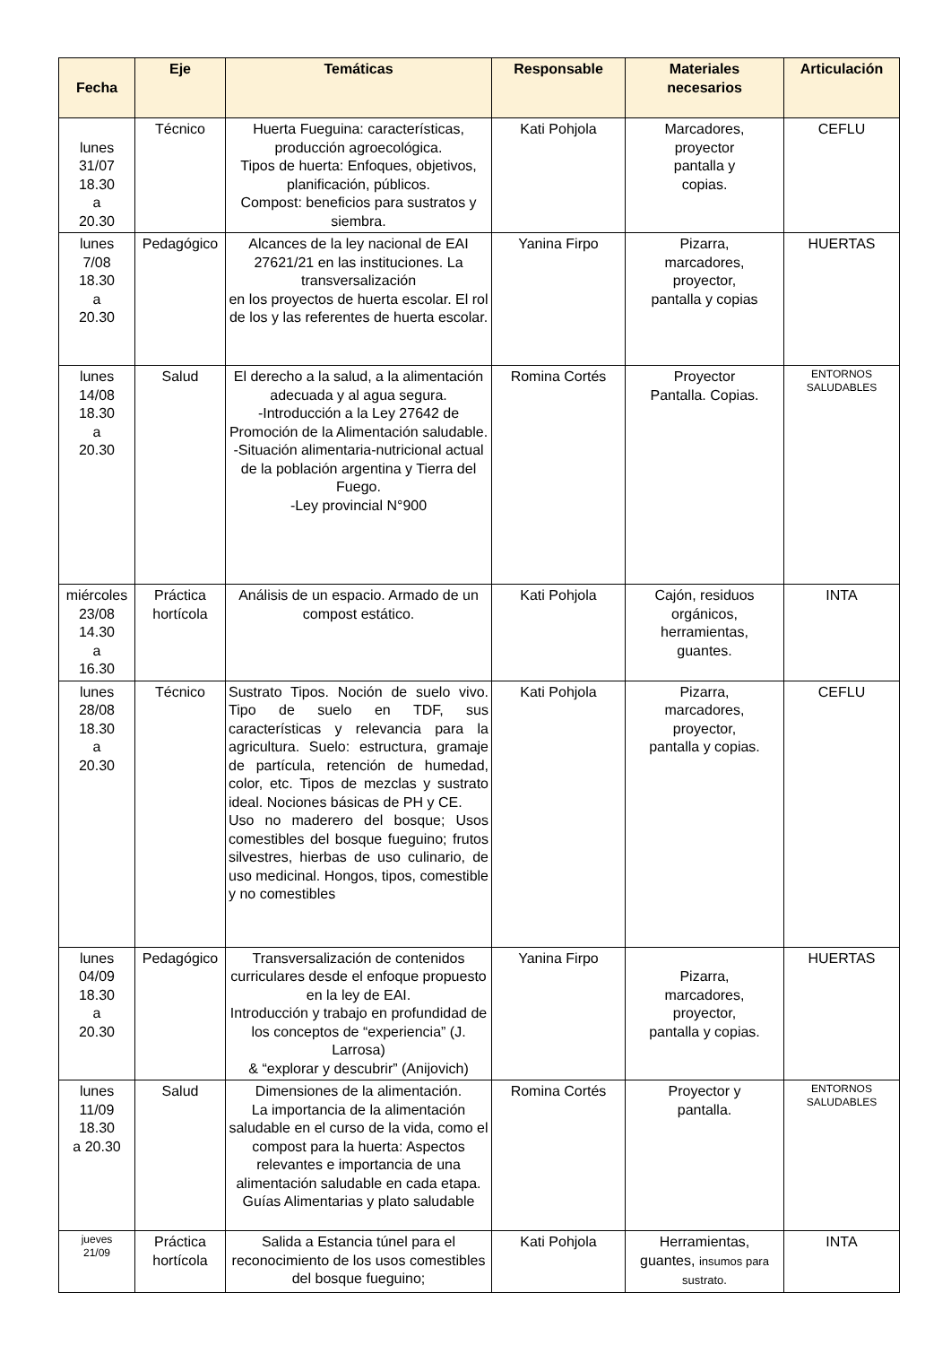| Fecha | Eje | Temáticas | Responsable | Materiales necesarios | Articulación |
| --- | --- | --- | --- | --- | --- |
| lunes 31/07 18.30 a 20.30 | Técnico | Huerta Fueguina: características, producción agroecológica. Tipos de huerta: Enfoques, objetivos, planificación, públicos. Compost: beneficios para sustratos y siembra. | Kati Pohjola | Marcadores, proyector pantalla y copias. | CEFLU |
| lunes 7/08 18.30 a 20.30 | Pedagógico | Alcances de la ley nacional de EAI 27621/21 en las instituciones. La transversalización en los proyectos de huerta escolar. El rol de los y las referentes de huerta escolar. | Yanina Firpo | Pizarra, marcadores, proyector, pantalla y copias | HUERTAS |
| lunes 14/08 18.30 a 20.30 | Salud | El derecho a la salud, a la alimentación adecuada y al agua segura. -Introducción a la Ley 27642 de Promoción de la Alimentación saludable. -Situación alimentaria-nutricional actual de la población argentina y Tierra del Fuego. -Ley provincial N°900 | Romina Cortés | Proyector Pantalla. Copias. | ENTORNOS SALUDABLES |
| miércoles 23/08 14.30 a 16.30 | Práctica hortícola | Análisis de un espacio. Armado de un compost estático. | Kati Pohjola | Cajón, residuos orgánicos, herramientas, guantes. | INTA |
| lunes 28/08 18.30 a 20.30 | Técnico | Sustrato Tipos. Noción de suelo vivo. Tipo de suelo en TDF, sus características y relevancia para la agricultura. Suelo: estructura, gramaje de partícula, retención de humedad, color, etc. Tipos de mezclas y sustrato ideal. Nociones básicas de PH y CE. Uso no maderero del bosque; Usos comestibles del bosque fueguino; frutos silvestres, hierbas de uso culinario, de uso medicinal. Hongos, tipos, comestible y no comestibles | Kati Pohjola | Pizarra, marcadores, proyector, pantalla y copias. | CEFLU |
| lunes 04/09 18.30 a 20.30 | Pedagógico | Transversalización de contenidos curriculares desde el enfoque propuesto en la ley de EAI. Introducción y trabajo en profundidad de los conceptos de “experiencia” (J. Larrosa) & “explorar y descubrir” (Anijovich) | Yanina Firpo | Pizarra, marcadores, proyector, pantalla y copias. | HUERTAS |
| lunes 11/09 18.30 a 20.30 | Salud | Dimensiones de la alimentación. La importancia de la alimentación saludable en el curso de la vida, como el compost para la huerta: Aspectos relevantes e importancia de una alimentación saludable en cada etapa. Guías Alimentarias y plato saludable | Romina Cortés | Proyector y pantalla. | ENTORNOS SALUDABLES |
| jueves 21/09 | Práctica hortícola | Salida a Estancia túnel para el reconocimiento de los usos comestibles del bosque fueguino; | Kati Pohjola | Herramientas, guantes, insumos para sustrato. | INTA |